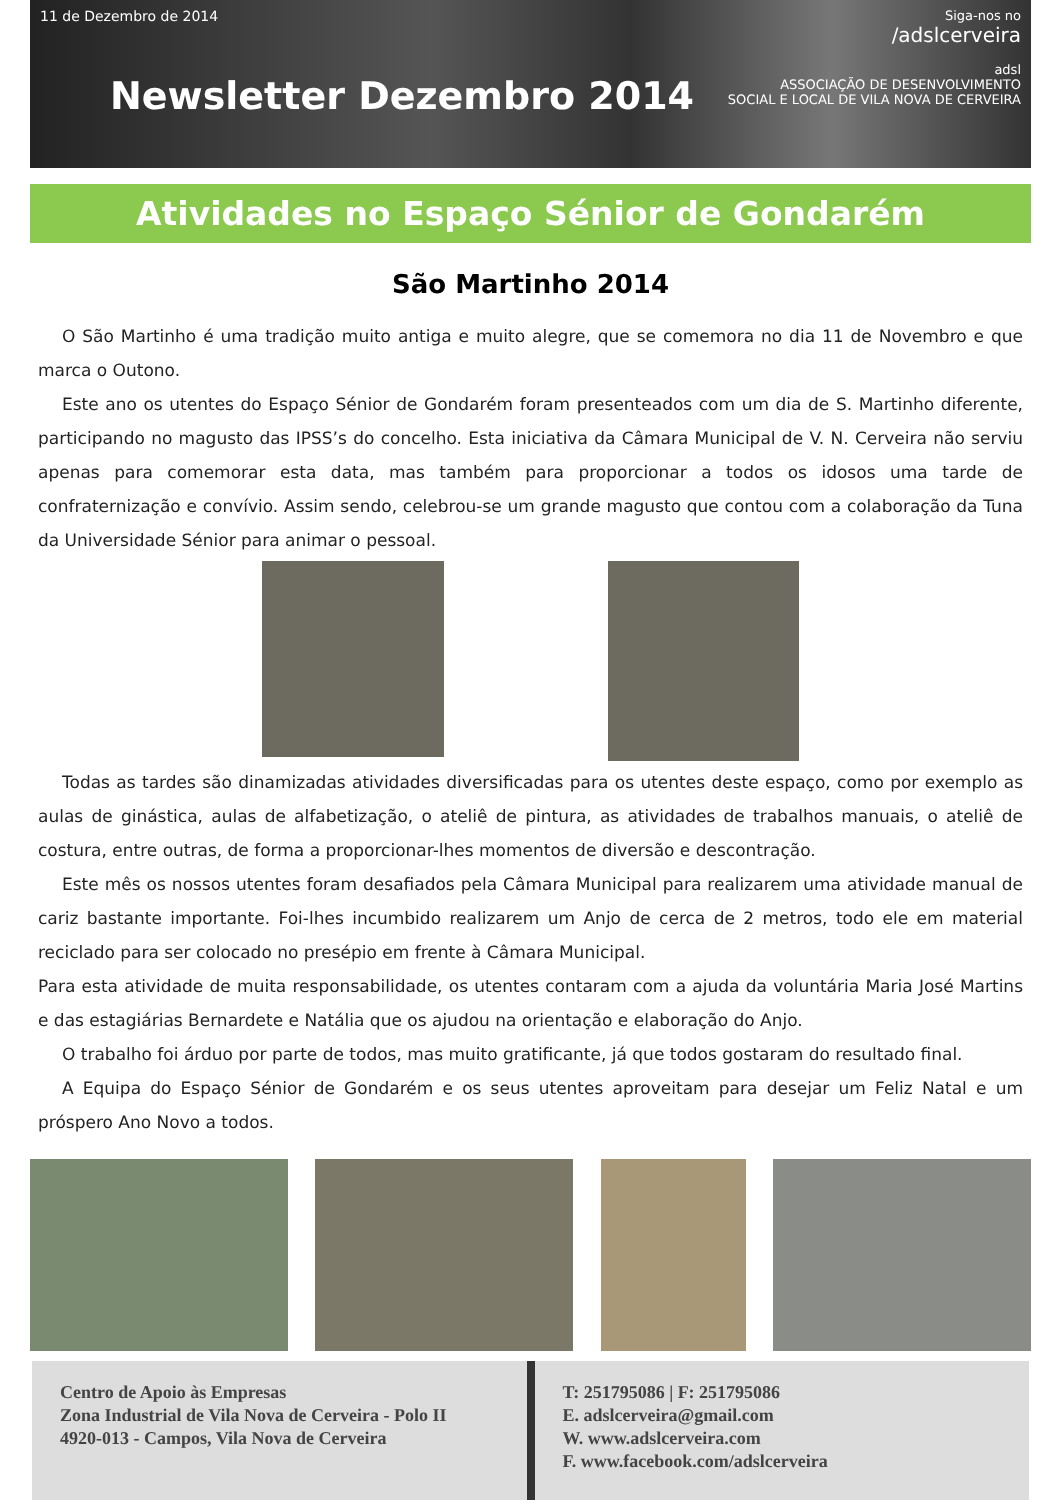11 de Dezembro de 2014
Newsletter Dezembro 2014
Siga-nos no
/adslcerveira
adsl
ASSOCIAÇÃO DE DESENVOLVIMENTO
SOCIAL E LOCAL DE VILA NOVA DE CERVEIRA
Atividades no Espaço Sénior de Gondarém
São Martinho 2014
O São Martinho é uma tradição muito antiga e muito alegre, que se comemora no dia 11 de Novembro e que marca o Outono.
Este ano os utentes do Espaço Sénior de Gondarém foram presenteados com um dia de S. Martinho diferente, participando no magusto das IPSS’s do concelho. Esta iniciativa da Câmara Municipal de V. N. Cerveira não serviu apenas para comemorar esta data, mas também para proporcionar a todos os idosos uma tarde de confraternização e convívio. Assim sendo, celebrou-se um grande magusto que contou com a colaboração da Tuna da Universidade Sénior para animar o pessoal.
Todas as tardes são dinamizadas atividades diversificadas para os utentes deste espaço, como por exemplo as aulas de ginástica, aulas de alfabetização, o ateliê de pintura, as atividades de trabalhos manuais, o ateliê de costura, entre outras, de forma a proporcionar-lhes momentos de diversão e descontração.
Este mês os nossos utentes foram desafiados pela Câmara Municipal para realizarem uma atividade manual de cariz bastante importante. Foi-lhes incumbido realizarem um Anjo de cerca de 2 metros, todo ele em material reciclado para ser colocado no presépio em frente à Câmara Municipal.
Para esta atividade de muita responsabilidade, os utentes contaram com a ajuda da voluntária Maria José Martins e das estagiárias Bernardete e Natália que os ajudou na orientação e elaboração do Anjo.
O trabalho foi árduo por parte de todos, mas muito gratificante, já que todos gostaram do resultado final.
A Equipa do Espaço Sénior de Gondarém e os seus utentes aproveitam para desejar um Feliz Natal e um próspero Ano Novo a todos.
Centro de Apoio às Empresas
Zona Industrial de Vila Nova de Cerveira - Polo II
4920-013 - Campos, Vila Nova de Cerveira
T: 251795086 | F: 251795086
E. adslcerveira@gmail.com
W. www.adslcerveira.com
F. www.facebook.com/adslcerveira